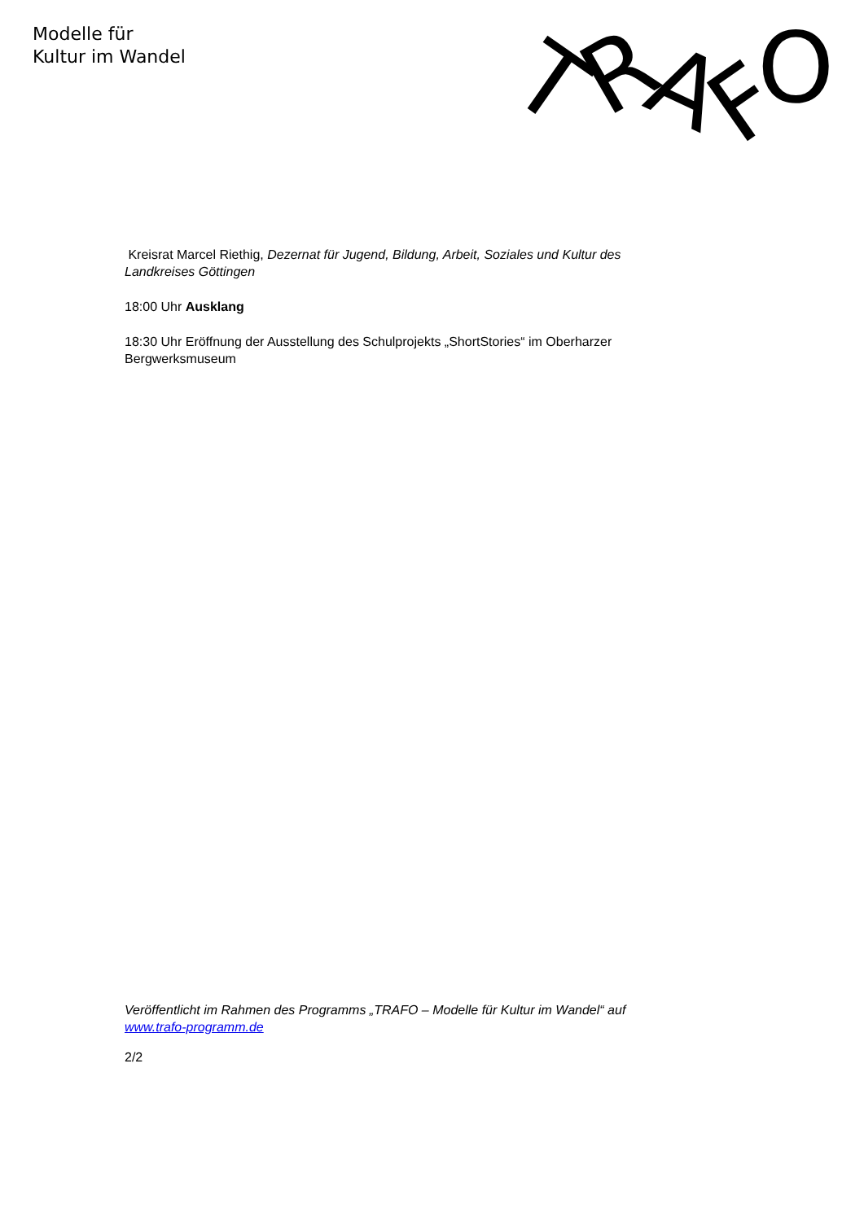Modelle für
Kultur im Wandel
T
R
A
F
O
Kreisrat Marcel Riethig, Dezernat für Jugend, Bildung, Arbeit, Soziales und Kultur des Landkreises Göttingen
18:00 Uhr Ausklang
18:30 Uhr Eröffnung der Ausstellung des Schulprojekts „ShortStories“ im Oberharzer Bergwerksmuseum
Veröffentlicht im Rahmen des Programms „TRAFO – Modelle für Kultur im Wandel“ auf www.trafo-programm.de
2/2